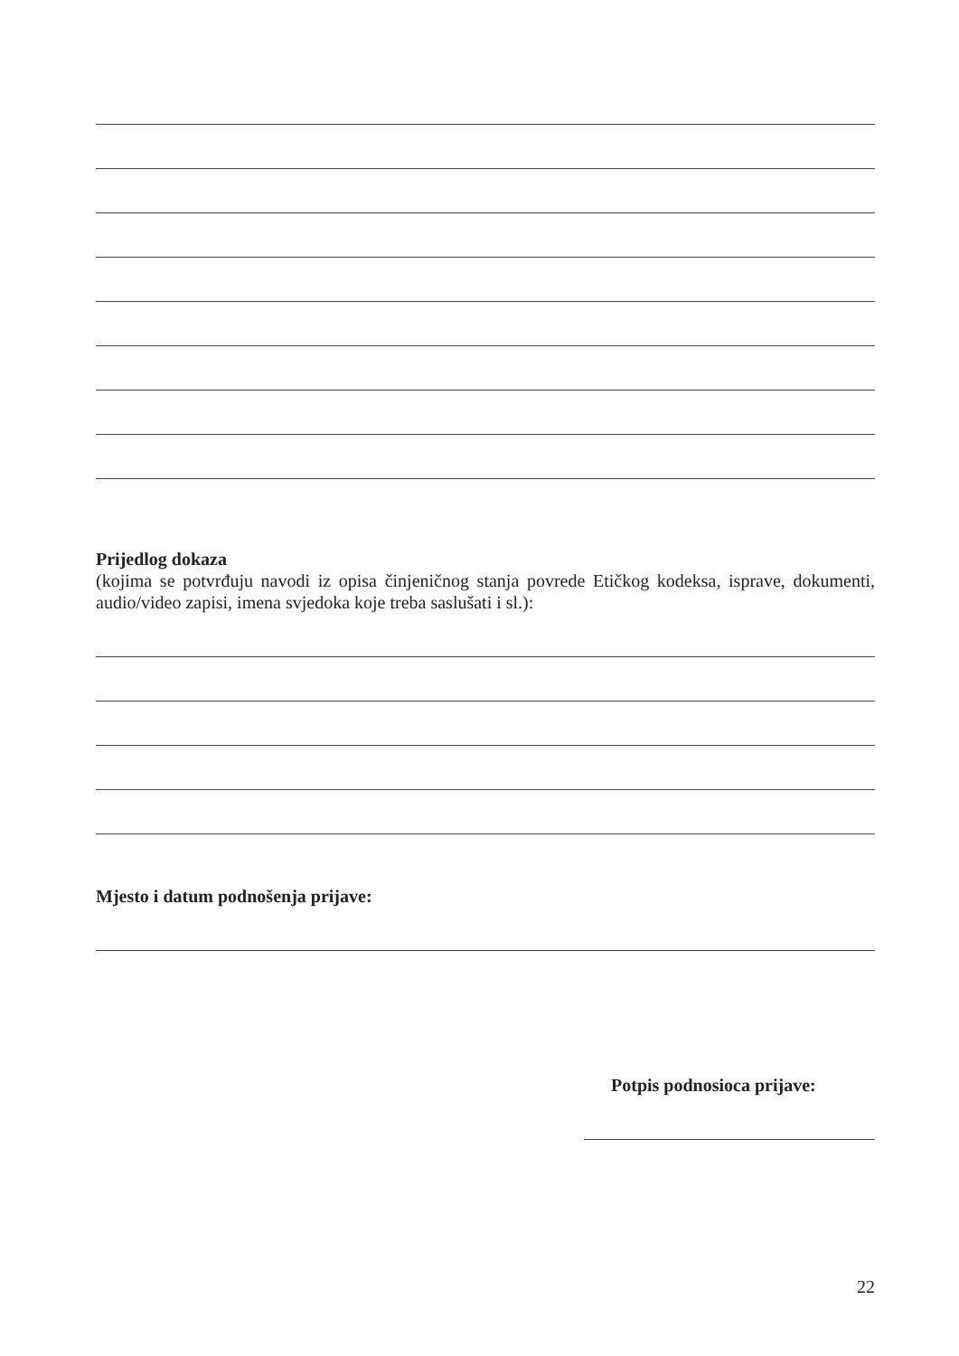Prijedlog dokaza
(kojima se potvrđuju navodi iz opisa činjeničnog stanja povrede Etičkog kodeksa, isprave, dokumenti, audio/video zapisi, imena svjedoka koje treba saslušati i sl.):
Mjesto i datum podnošenja prijave:
Potpis podnosioca prijave:
22